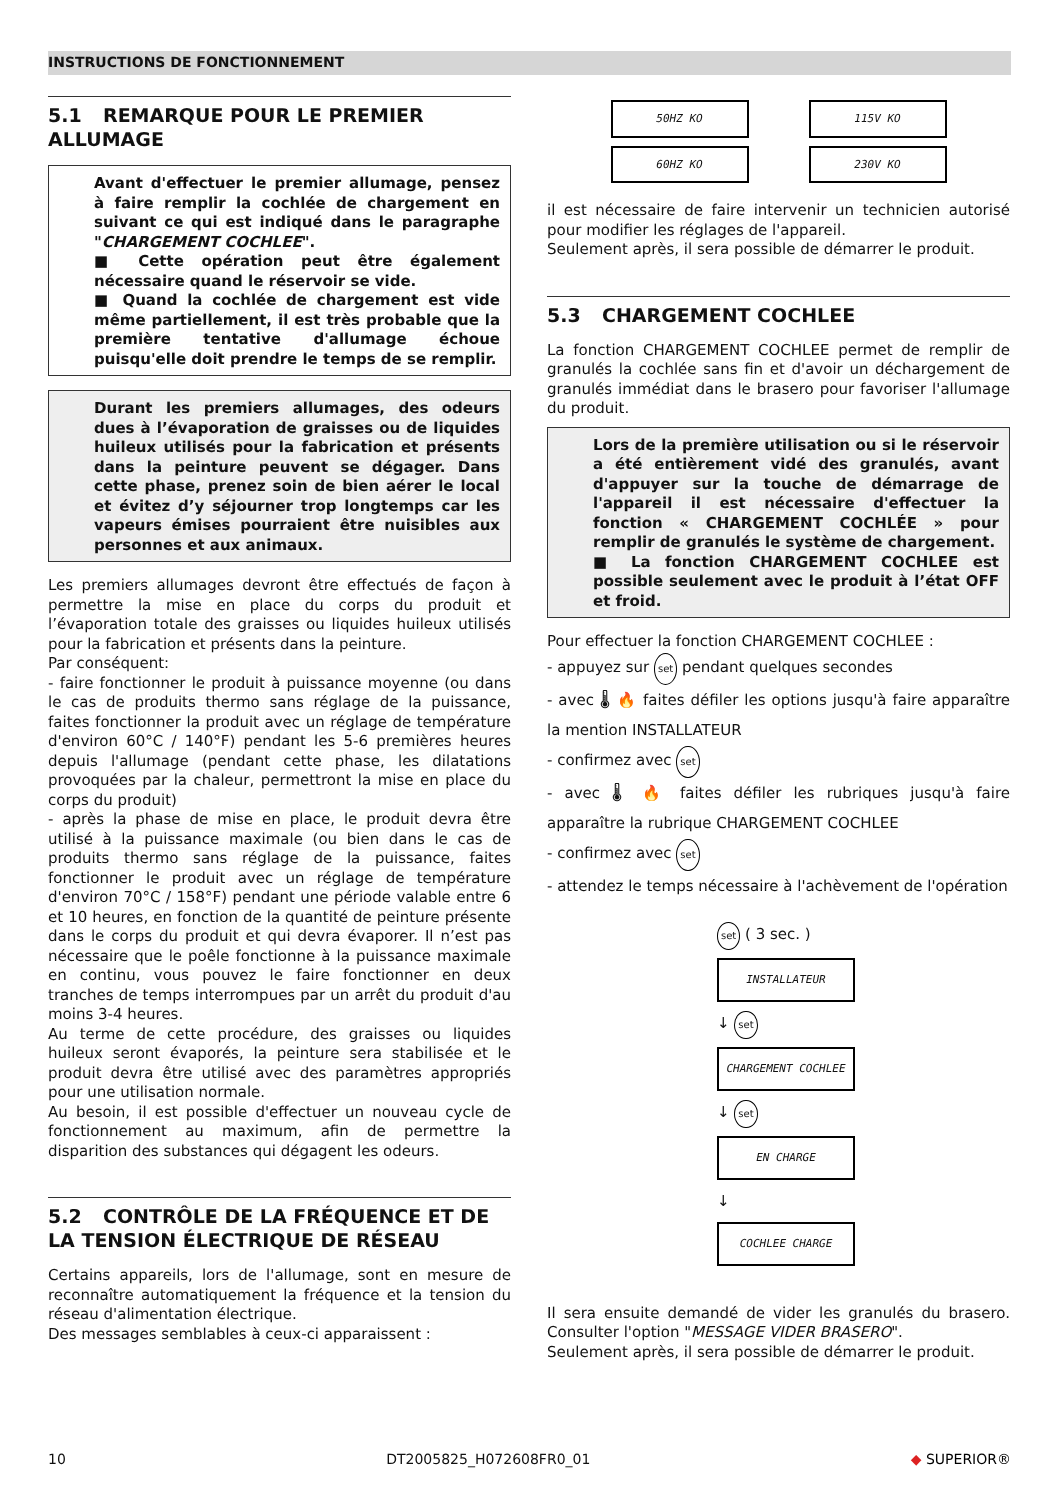INSTRUCTIONS DE FONCTIONNEMENT
5.1 REMARQUE POUR LE PREMIER ALLUMAGE
Avant d'effectuer le premier allumage, pensez à faire remplir la cochlée de chargement en suivant ce qui est indiqué dans le paragraphe "CHARGEMENT COCHLEE".
■ Cette opération peut être également nécessaire quand le réservoir se vide.
■ Quand la cochlée de chargement est vide même partiellement, il est très probable que la première tentative d'allumage échoue puisqu'elle doit prendre le temps de se remplir.
Durant les premiers allumages, des odeurs dues à l’évaporation de graisses ou de liquides huileux utilisés pour la fabrication et présents dans la peinture peuvent se dégager. Dans cette phase, prenez soin de bien aérer le local et évitez d’y séjourner trop longtemps car les vapeurs émises pourraient être nuisibles aux personnes et aux animaux.
Les premiers allumages devront être effectués de façon à permettre la mise en place du corps du produit et l’évaporation totale des graisses ou liquides huileux utilisés pour la fabrication et présents dans la peinture.
Par conséquent:
- faire fonctionner le produit à puissance moyenne (ou dans le cas de produits thermo sans réglage de la puissance, faites fonctionner la produit avec un réglage de température d'environ 60°C / 140°F) pendant les 5-6 premières heures depuis l'allumage (pendant cette phase, les dilatations provoquées par la chaleur, permettront la mise en place du corps du produit)
- après la phase de mise en place, le produit devra être utilisé à la puissance maximale (ou bien dans le cas de produits thermo sans réglage de la puissance, faites fonctionner le produit avec un réglage de température d'environ 70°C / 158°F) pendant une période valable entre 6 et 10 heures, en fonction de la quantité de peinture présente dans le corps du produit et qui devra évaporer. Il n’est pas nécessaire que le poêle fonctionne à la puissance maximale en continu, vous pouvez le faire fonctionner en deux tranches de temps interrompues par un arrêt du produit d'au moins 3-4 heures.
Au terme de cette procédure, des graisses ou liquides huileux seront évaporés, la peinture sera stabilisée et le produit devra être utilisé avec des paramètres appropriés pour une utilisation normale.
Au besoin, il est possible d'effectuer un nouveau cycle de fonctionnement au maximum, afin de permettre la disparition des substances qui dégagent les odeurs.
5.2 CONTRÔLE DE LA FRÉQUENCE ET DE LA TENSION ÉLECTRIQUE DE RÉSEAU
Certains appareils, lors de l'allumage, sont en mesure de reconnaître automatiquement la fréquence et la tension du réseau d'alimentation électrique.
Des messages semblables à ceux-ci apparaissent :
50HZ KO 115V KO
60HZ KO 230V KO
il est nécessaire de faire intervenir un technicien autorisé pour modifier les réglages de l'appareil.
Seulement après, il sera possible de démarrer le produit.
5.3 CHARGEMENT COCHLEE
La fonction CHARGEMENT COCHLEE permet de remplir de granulés la cochlée sans fin et d'avoir un déchargement de granulés immédiat dans le brasero pour favoriser l'allumage du produit.
Lors de la première utilisation ou si le réservoir a été entièrement vidé des granulés, avant d'appuyer sur la touche de démarrage de l'appareil il est nécessaire d'effectuer la fonction « CHARGEMENT COCHLÉE » pour remplir de granulés le système de chargement.
■ La fonction CHARGEMENT COCHLEE est possible seulement avec le produit à l’état OFF et froid.
Pour effectuer la fonction CHARGEMENT COCHLEE :
- appuyez sur set pendant quelques secondes
- avec 🌡 🔥 faites défiler les options jusqu'à faire apparaître la mention INSTALLATEUR
- confirmez avec set
- avec 🌡 🔥 faites défiler les rubriques jusqu'à faire apparaître la rubrique CHARGEMENT COCHLEE
- confirmez avec set
- attendez le temps nécessaire à l'achèvement de l'opération
set ( 3 sec. )
INSTALLATEUR
↓ set
CHARGEMENT COCHLEE
↓ set
EN CHARGE
↓
COCHLEE CHARGE
Il sera ensuite demandé de vider les granulés du brasero. Consulter l'option "MESSAGE VIDER BRASERO".
Seulement après, il sera possible de démarrer le produit.
10 DT2005825_H072608FR0_01 ◆ SUPERIOR®